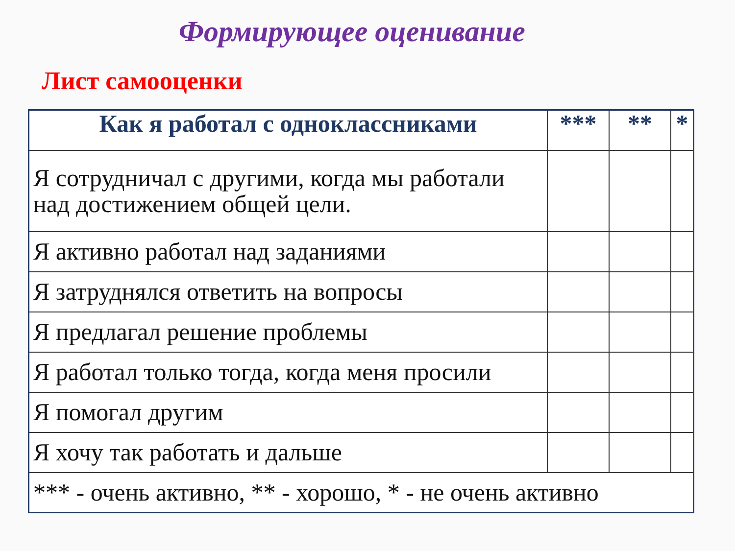Формирующее оценивание
Лист самооценки
| Как я работал с одноклассниками | *** | ** | * |
| --- | --- | --- | --- |
| Я сотрудничал с другими, когда мы работали над достижением общей цели. | | | |
| Я активно работал над заданиями | | | |
| Я затруднялся ответить на вопросы | | | |
| Я предлагал решение проблемы | | | |
| Я работал только тогда, когда меня просили | | | |
| Я помогал другим | | | |
| Я хочу так работать и дальше | | | |
| *** - очень активно, ** - хорошо, * - не очень активно | | | |